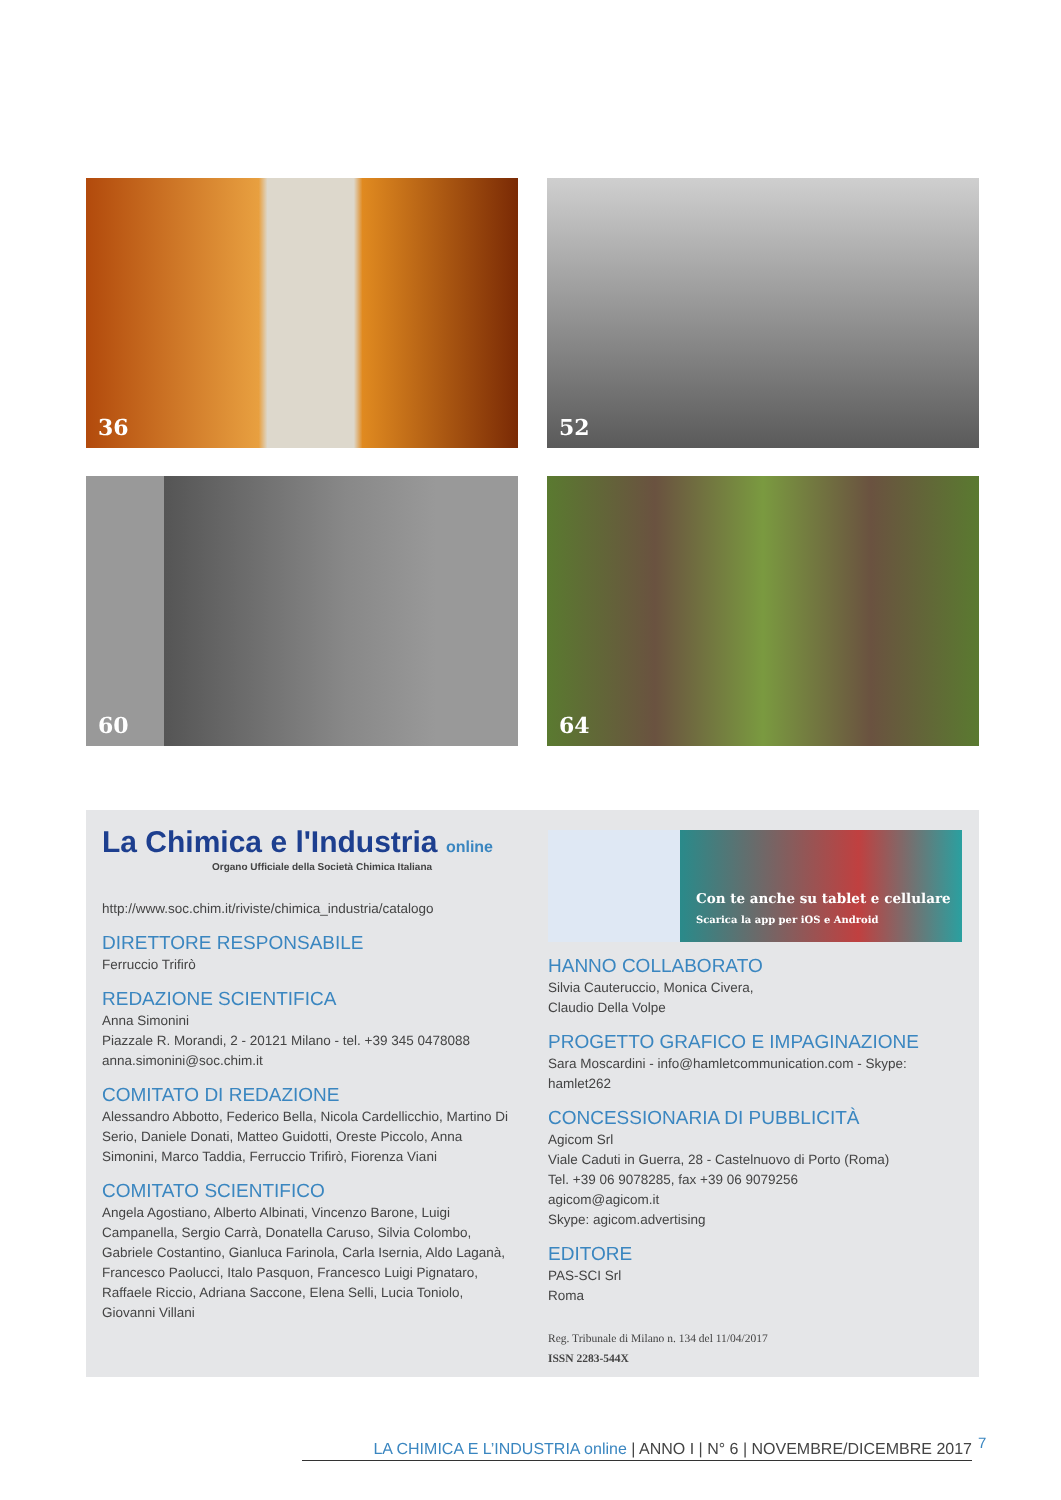36
52
60
64
La Chimica e l'Industria online
Organo Ufficiale della Società Chimica Italiana
http://www.soc.chim.it/riviste/chimica_industria/catalogo
DIRETTORE RESPONSABILE
Ferruccio Trifirò
REDAZIONE SCIENTIFICA
Anna Simonini
Piazzale R. Morandi, 2 - 20121 Milano - tel. +39 345 0478088
anna.simonini@soc.chim.it
COMITATO DI REDAZIONE
Alessandro Abbotto, Federico Bella, Nicola Cardellicchio, Martino Di Serio, Daniele Donati, Matteo Guidotti, Oreste Piccolo, Anna Simonini, Marco Taddia, Ferruccio Trifirò, Fiorenza Viani
COMITATO SCIENTIFICO
Angela Agostiano, Alberto Albinati, Vincenzo Barone, Luigi Campanella, Sergio Carrà, Donatella Caruso, Silvia Colombo, Gabriele Costantino, Gianluca Farinola, Carla Isernia, Aldo Laganà, Francesco Paolucci, Italo Pasquon, Francesco Luigi Pignataro, Raffaele Riccio, Adriana Saccone, Elena Selli, Lucia Toniolo, Giovanni Villani
Con te anche su tablet e cellulare
Scarica la app per iOS e Android
HANNO COLLABORATO
Silvia Cauteruccio, Monica Civera,
Claudio Della Volpe
PROGETTO GRAFICO E IMPAGINAZIONE
Sara Moscardini - info@hamletcommunication.com - Skype: hamlet262
CONCESSIONARIA DI PUBBLICITÀ
Agicom Srl
Viale Caduti in Guerra, 28 - Castelnuovo di Porto (Roma)
Tel. +39 06 9078285, fax +39 06 9079256
agicom@agicom.it
Skype: agicom.advertising
EDITORE
PAS-SCI Srl
Roma
Reg. Tribunale di Milano n. 134 del 11/04/2017
ISSN 2283-544X
LA CHIMICA E L’INDUSTRIA online | ANNO I | N° 6 | NOVEMBRE/DICEMBRE 2017
7